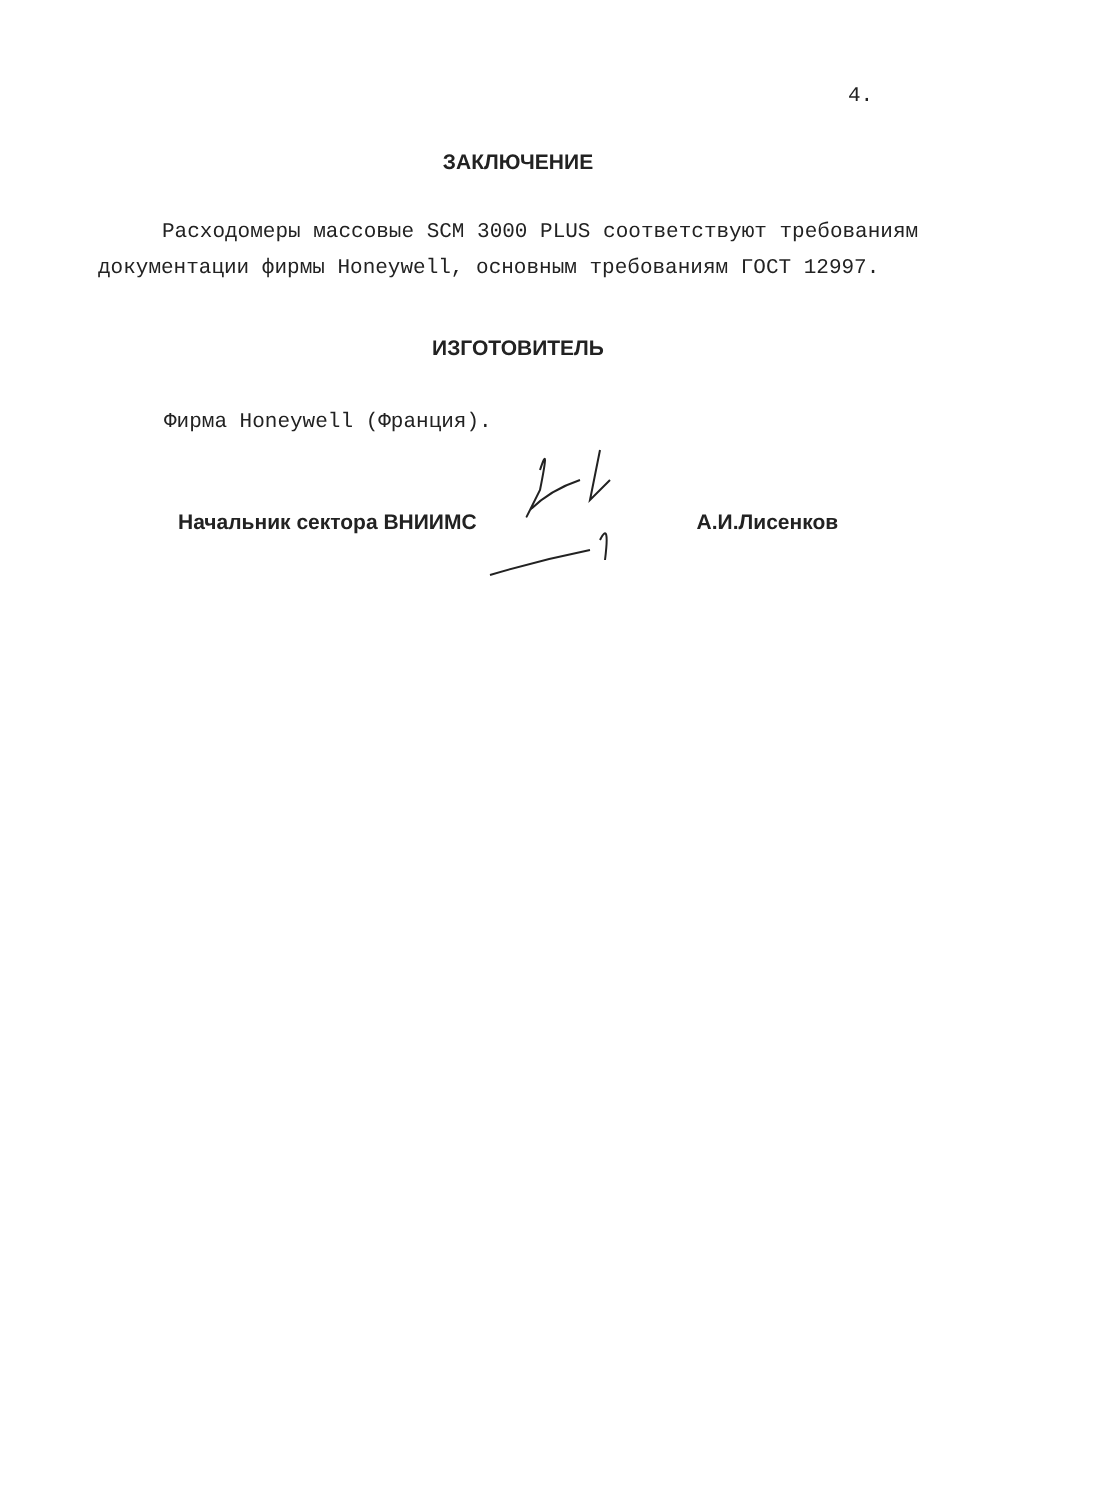4.
ЗАКЛЮЧЕНИЕ
Расходомеры массовые SCM 3000 PLUS соответствуют требованиям документации фирмы Honeywell, основным требованиям ГОСТ 12997.
ИЗГОТОВИТЕЛЬ
Фирма Honeywell (Франция).
Начальник сектора ВНИИМС А.И.Лисенков